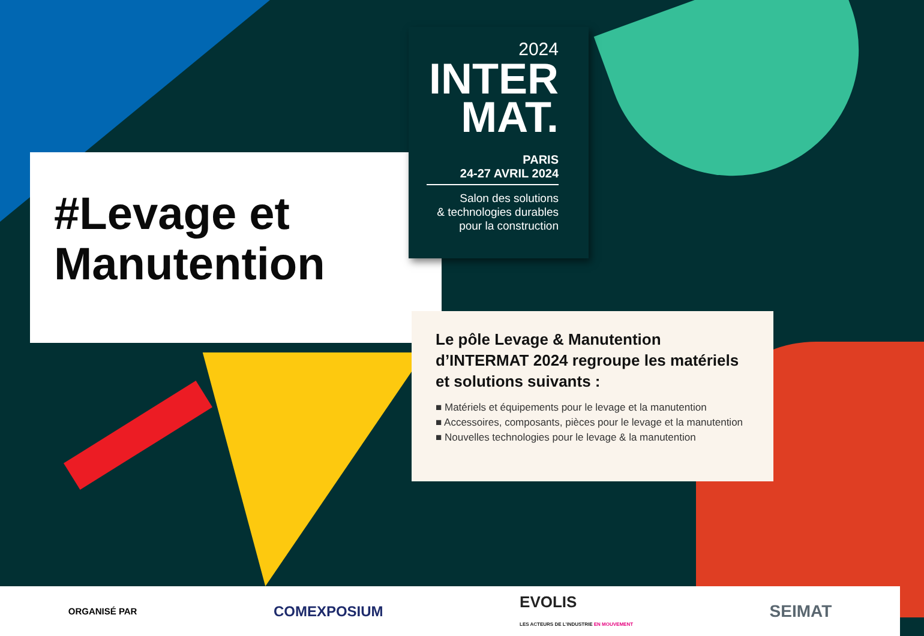#Levage et Manutention
2024
INTER
MAT.
PARIS
24-27 AVRIL 2024
Salon des solutions
& technologies durables
pour la construction
Le pôle Levage & Manutention d’INTERMAT 2024 regroupe les matériels et solutions suivants :
■ Matériels et équipements pour le levage et la manutention
■ Accessoires, composants, pièces pour le levage et la manutention
■ Nouvelles technologies pour le levage & la manutention
ORGANISÉ PAR COMEXPOSIUM EVOLIS
LES ACTEURS DE L’INDUSTRIE EN MOUVEMENT SEIMAT